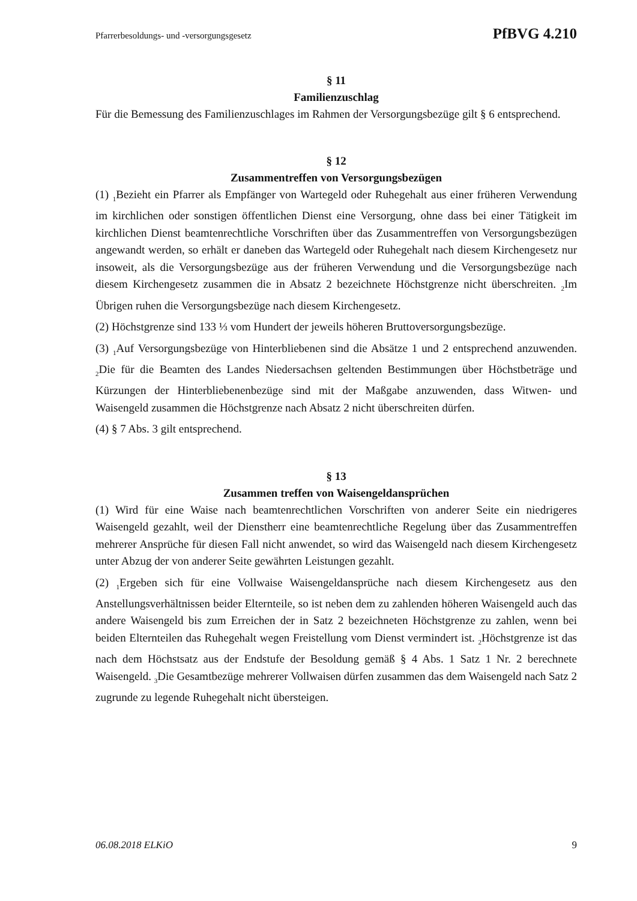Pfarrerbesoldungs- und -versorgungsgesetz PfBVG 4.210
§ 11
Familienzuschlag
Für die Bemessung des Familienzuschlages im Rahmen der Versorgungsbezüge gilt § 6 entsprechend.
§ 12
Zusammentreffen von Versorgungsbezügen
(1) <sub>1</sub>Bezieht ein Pfarrer als Empfänger von Wartegeld oder Ruhegehalt aus einer früheren Verwendung im kirchlichen oder sonstigen öffentlichen Dienst eine Versorgung, ohne dass bei einer Tätigkeit im kirchlichen Dienst beamtenrechtliche Vorschriften über das Zusammentreffen von Versorgungsbezügen angewandt werden, so erhält er daneben das Wartegeld oder Ruhegehalt nach diesem Kirchengesetz nur insoweit, als die Versorgungsbezüge aus der früheren Verwendung und die Versorgungsbezüge nach diesem Kirchengesetz zusammen die in Absatz 2 bezeichnete Höchstgrenze nicht überschreiten. <sub>2</sub>Im Übrigen ruhen die Versorgungsbezüge nach diesem Kirchengesetz.
(2) Höchstgrenze sind 133 ⅓ vom Hundert der jeweils höheren Bruttoversorgungsbezüge.
(3) <sub>1</sub>Auf Versorgungsbezüge von Hinterbliebenen sind die Absätze 1 und 2 entsprechend anzuwenden. <sub>2</sub>Die für die Beamten des Landes Niedersachsen geltenden Bestimmungen über Höchstbeträge und Kürzungen der Hinterbliebenenbezüge sind mit der Maßgabe anzuwenden, dass Witwen- und Waisengeld zusammen die Höchstgrenze nach Absatz 2 nicht überschreiten dürfen.
(4) § 7 Abs. 3 gilt entsprechend.
§ 13
Zusammen treffen von Waisengeldansprüchen
(1) Wird für eine Waise nach beamtenrechtlichen Vorschriften von anderer Seite ein niedrigeres Waisengeld gezahlt, weil der Dienstherr eine beamtenrechtliche Regelung über das Zusammentreffen mehrerer Ansprüche für diesen Fall nicht anwendet, so wird das Waisengeld nach diesem Kirchengesetz unter Abzug der von anderer Seite gewährten Leistungen gezahlt.
(2) <sub>1</sub>Ergeben sich für eine Vollwaise Waisengeldansprüche nach diesem Kirchengesetz aus den Anstellungsverhältnissen beider Elternteile, so ist neben dem zu zahlenden höheren Waisengeld auch das andere Waisengeld bis zum Erreichen der in Satz 2 bezeichneten Höchstgrenze zu zahlen, wenn bei beiden Elternteilen das Ruhegehalt wegen Freistellung vom Dienst vermindert ist. <sub>2</sub>Höchstgrenze ist das nach dem Höchstsatz aus der Endstufe der Besoldung gemäß § 4 Abs. 1 Satz 1 Nr. 2 berechnete Waisengeld. <sub>3</sub>Die Gesamtbezüge mehrerer Vollwaisen dürfen zusammen das dem Waisengeld nach Satz 2 zugrunde zu legende Ruhegehalt nicht übersteigen.
06.08.2018 ELKiO 9